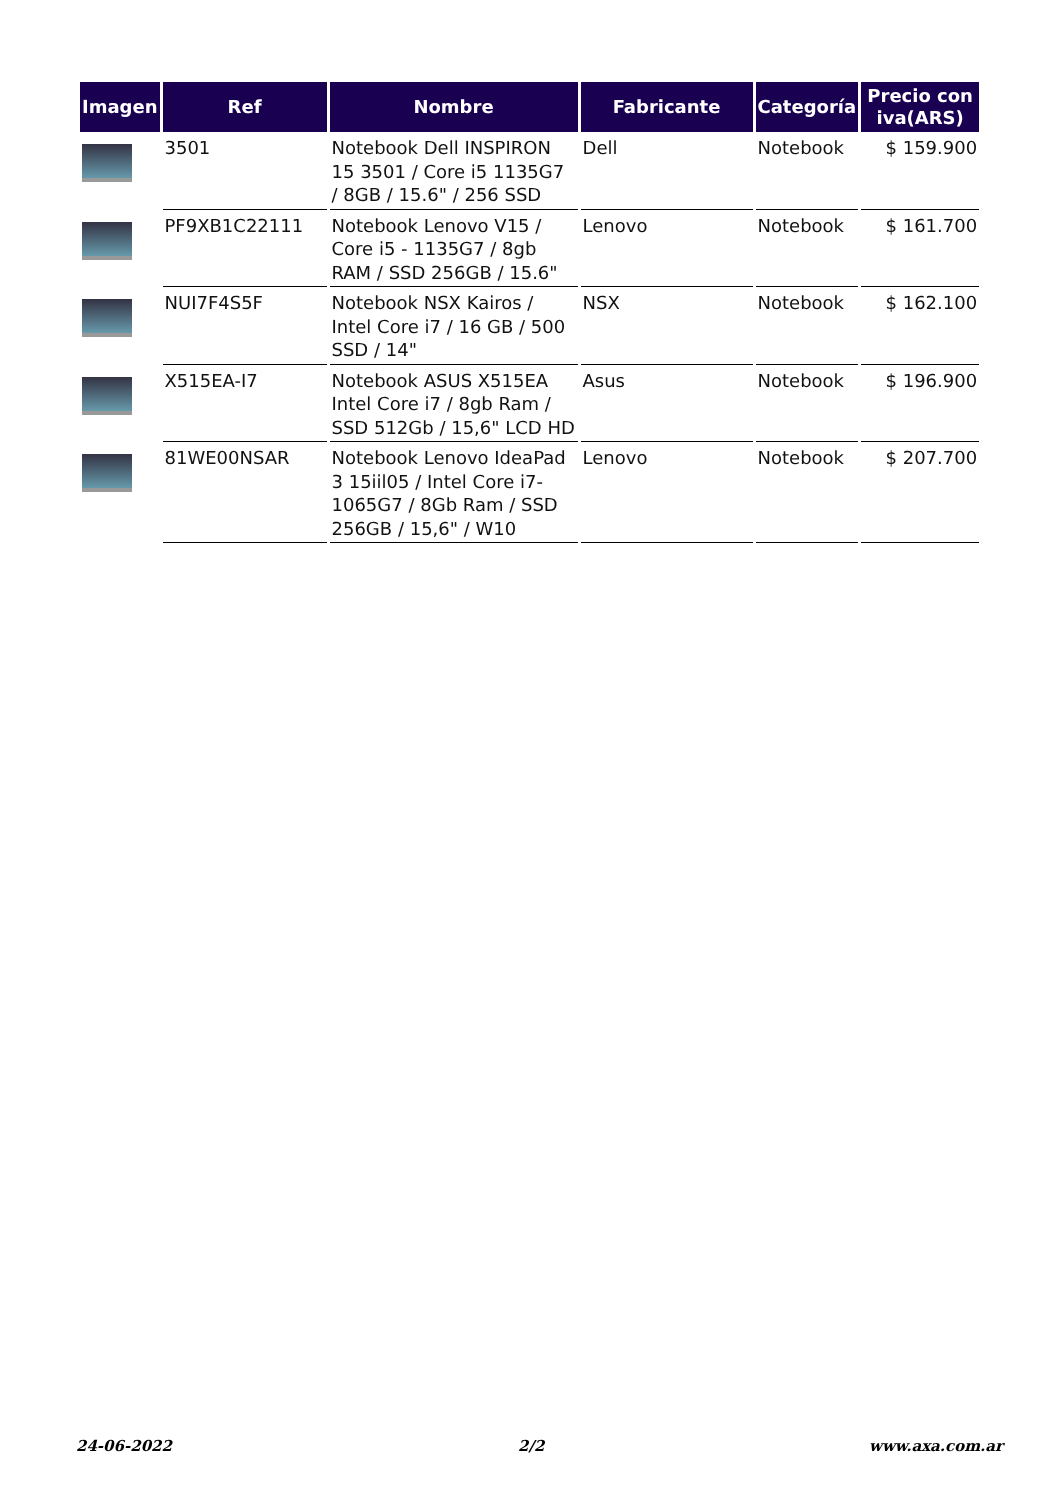| Imagen | Ref | Nombre | Fabricante | Categoría | Precio con iva(ARS) |
| --- | --- | --- | --- | --- | --- |
| | 3501 | Notebook Dell INSPIRON 15 3501 / Core i5 1135G7 / 8GB / 15.6" / 256 SSD | Dell | Notebook | $ 159.900 |
| | PF9XB1C22111 | Notebook Lenovo V15 / Core i5 - 1135G7 / 8gb RAM / SSD 256GB / 15.6" | Lenovo | Notebook | $ 161.700 |
| | NUI7F4S5F | Notebook NSX Kairos / Intel Core i7 / 16 GB / 500 SSD / 14" | NSX | Notebook | $ 162.100 |
| | X515EA-I7 | Notebook ASUS X515EA Intel Core i7 / 8gb Ram / SSD 512Gb / 15,6" LCD HD | Asus | Notebook | $ 196.900 |
| | 81WE00NSAR | Notebook Lenovo IdeaPad 3 15iil05 / Intel Core i7-1065G7 / 8Gb Ram / SSD 256GB / 15,6" / W10 | Lenovo | Notebook | $ 207.700 |
24-06-2022 2/2 www.axa.com.ar